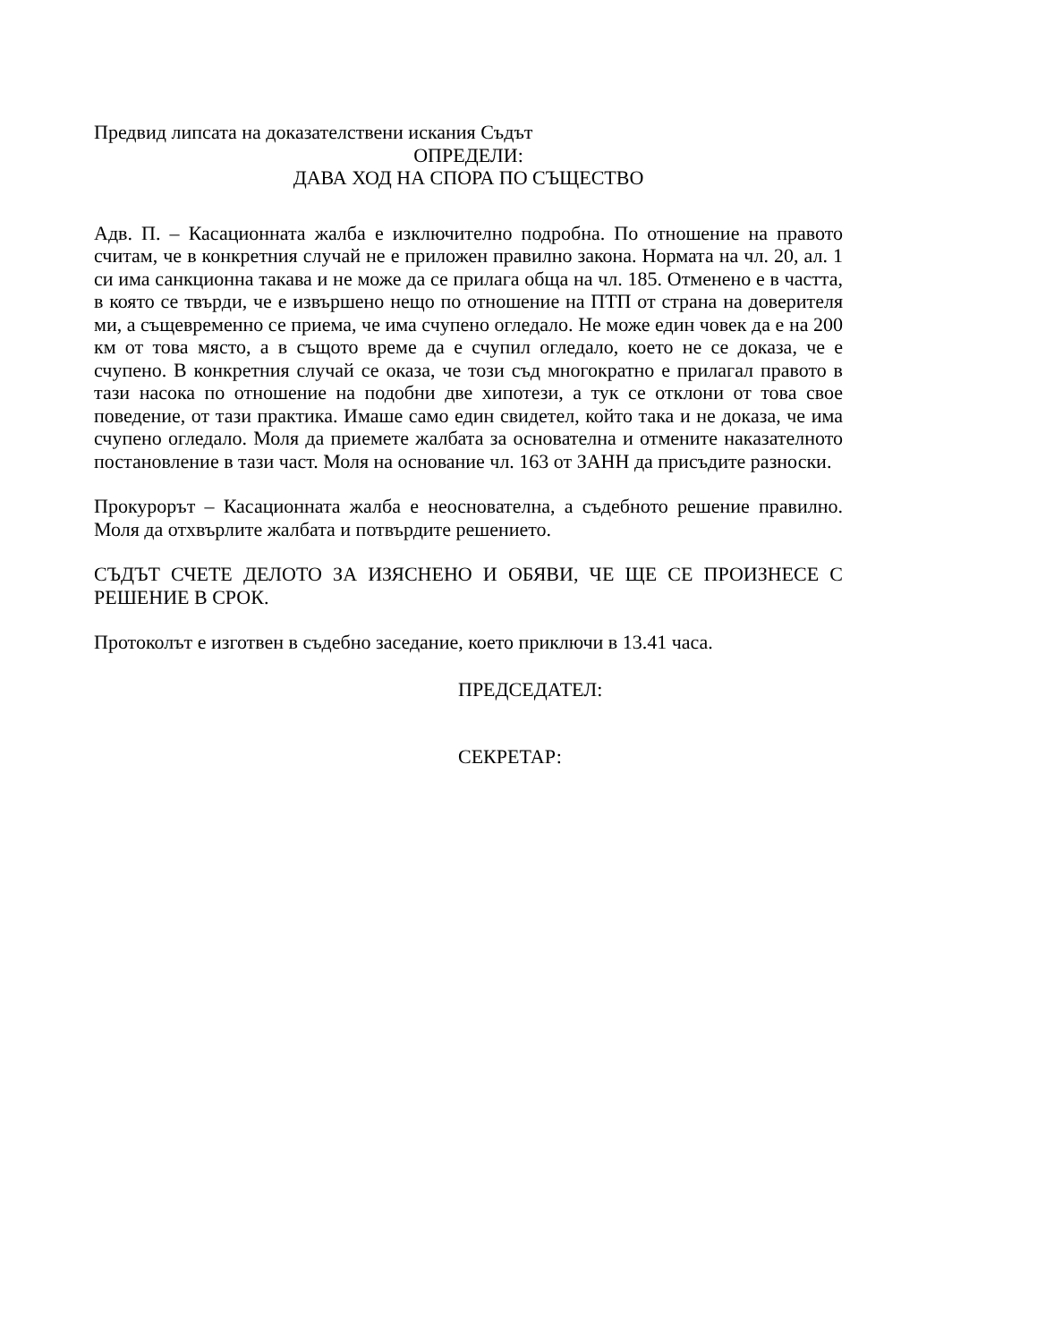Предвид липсата на доказателствени искания Съдът
ОПРЕДЕЛИ:
ДАВА ХОД НА СПОРА ПО СЪЩЕСТВО
Адв. П. – Касационната жалба е изключително подробна. По отношение на правото считам, че в конкретния случай не е приложен правилно закона. Нормата на чл. 20, ал. 1 си има санкционна такава и не може да се прилага обща на чл. 185. Отменено е в частта, в която се твърди, че е извършено нещо по отношение на ПТП от страна на доверителя ми, а същевременно се приема, че има счупено огледало. Не може един човек да е на 200 км от това място, а в същото време да е счупил огледало, което не се доказа, че е счупено. В конкретния случай се оказа, че този съд многократно е прилагал правото в тази насока по отношение на подобни две хипотези, а тук се отклони от това свое поведение, от тази практика. Имаше само един свидетел, който така и не доказа, че има счупено огледало. Моля да приемете жалбата за основателна и отмените наказателното постановление в тази част. Моля на основание чл. 163 от ЗАНН да присъдите разноски.
Прокурорът – Касационната жалба е неоснователна, а съдебното решение правилно. Моля да отхвърлите жалбата и потвърдите решението.
СЪДЪТ СЧЕТЕ ДЕЛОТО ЗА ИЗЯСНЕНО И ОБЯВИ, ЧЕ ЩЕ СЕ ПРОИЗНЕСЕ С РЕШЕНИЕ В СРОК.
Протоколът е изготвен в съдебно заседание, което приключи в 13.41 часа.
ПРЕДСЕДАТЕЛ:
СЕКРЕТАР: